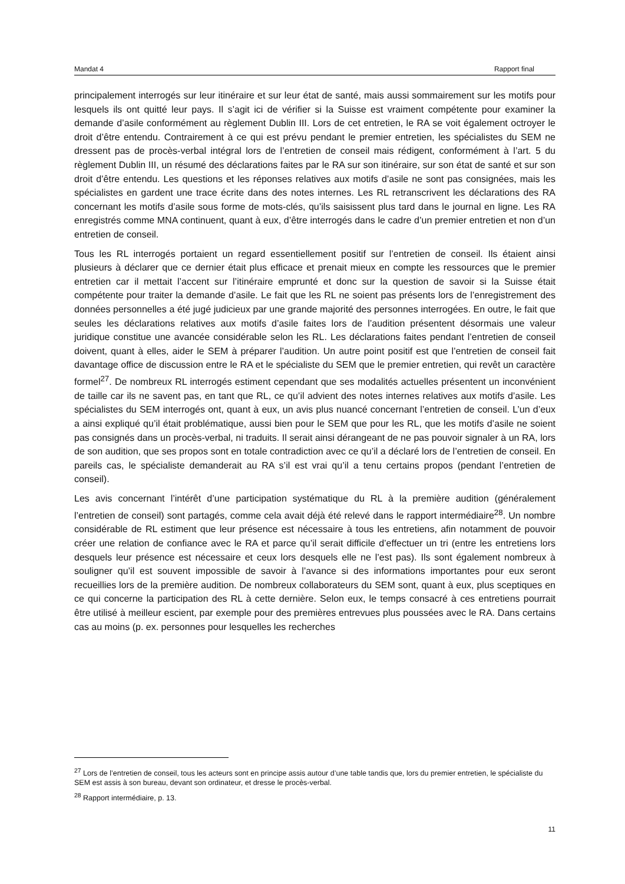Mandat 4 Rapport final
principalement interrogés sur leur itinéraire et sur leur état de santé, mais aussi sommairement sur les motifs pour lesquels ils ont quitté leur pays. Il s’agit ici de vérifier si la Suisse est vraiment compétente pour examiner la demande d’asile conformément au règlement Dublin III. Lors de cet entretien, le RA se voit également octroyer le droit d’être entendu. Contrairement à ce qui est prévu pendant le premier entretien, les spécialistes du SEM ne dressent pas de procès-verbal intégral lors de l’entretien de conseil mais rédigent, conformément à l’art. 5 du règlement Dublin III, un résumé des déclarations faites par le RA sur son itinéraire, sur son état de santé et sur son droit d’être entendu. Les questions et les réponses relatives aux motifs d’asile ne sont pas consignées, mais les spécialistes en gardent une trace écrite dans des notes internes. Les RL retranscrivent les déclarations des RA concernant les motifs d’asile sous forme de mots-clés, qu’ils saisissent plus tard dans le journal en ligne. Les RA enregistrés comme MNA continuent, quant à eux, d’être interrogés dans le cadre d’un premier entretien et non d’un entretien de conseil.
Tous les RL interrogés portaient un regard essentiellement positif sur l’entretien de conseil. Ils étaient ainsi plusieurs à déclarer que ce dernier était plus efficace et prenait mieux en compte les ressources que le premier entretien car il mettait l’accent sur l’itinéraire emprunté et donc sur la question de savoir si la Suisse était compétente pour traiter la demande d’asile. Le fait que les RL ne soient pas présents lors de l’enregistrement des données personnelles a été jugé judicieux par une grande majorité des personnes interrogées. En outre, le fait que seules les déclarations relatives aux motifs d’asile faites lors de l’audition présentent désormais une valeur juridique constitue une avancée considérable selon les RL. Les déclarations faites pendant l’entretien de conseil doivent, quant à elles, aider le SEM à préparer l’audition. Un autre point positif est que l’entretien de conseil fait davantage office de discussion entre le RA et le spécialiste du SEM que le premier entretien, qui revêt un caractère formel<sup>27</sup>. De nombreux RL interrogés estiment cependant que ses modalités actuelles présentent un inconvénient de taille car ils ne savent pas, en tant que RL, ce qu’il advient des notes internes relatives aux motifs d’asile. Les spécialistes du SEM interrogés ont, quant à eux, un avis plus nuancé concernant l’entretien de conseil. L’un d’eux a ainsi expliqué qu’il était problématique, aussi bien pour le SEM que pour les RL, que les motifs d’asile ne soient pas consignés dans un procès-verbal, ni traduits. Il serait ainsi dérangeant de ne pas pouvoir signaler à un RA, lors de son audition, que ses propos sont en totale contradiction avec ce qu’il a déclaré lors de l’entretien de conseil. En pareils cas, le spécialiste demanderait au RA s’il est vrai qu’il a tenu certains propos (pendant l’entretien de conseil).
Les avis concernant l’intérêt d’une participation systématique du RL à la première audition (généralement l’entretien de conseil) sont partagés, comme cela avait déjà été relevé dans le rapport intermédiaire<sup>28</sup>. Un nombre considérable de RL estiment que leur présence est nécessaire à tous les entretiens, afin notamment de pouvoir créer une relation de confiance avec le RA et parce qu’il serait difficile d’effectuer un tri (entre les entretiens lors desquels leur présence est nécessaire et ceux lors desquels elle ne l’est pas). Ils sont également nombreux à souligner qu’il est souvent impossible de savoir à l’avance si des informations importantes pour eux seront recueillies lors de la première audition. De nombreux collaborateurs du SEM sont, quant à eux, plus sceptiques en ce qui concerne la participation des RL à cette dernière. Selon eux, le temps consacré à ces entretiens pourrait être utilisé à meilleur escient, par exemple pour des premières entrevues plus poussées avec le RA. Dans certains cas au moins (p. ex. personnes pour lesquelles les recherches
<sup>27</sup> Lors de l’entretien de conseil, tous les acteurs sont en principe assis autour d’une table tandis que, lors du premier entretien, le spécialiste du SEM est assis à son bureau, devant son ordinateur, et dresse le procès-verbal.
<sup>28</sup> Rapport intermédiaire, p. 13.
11